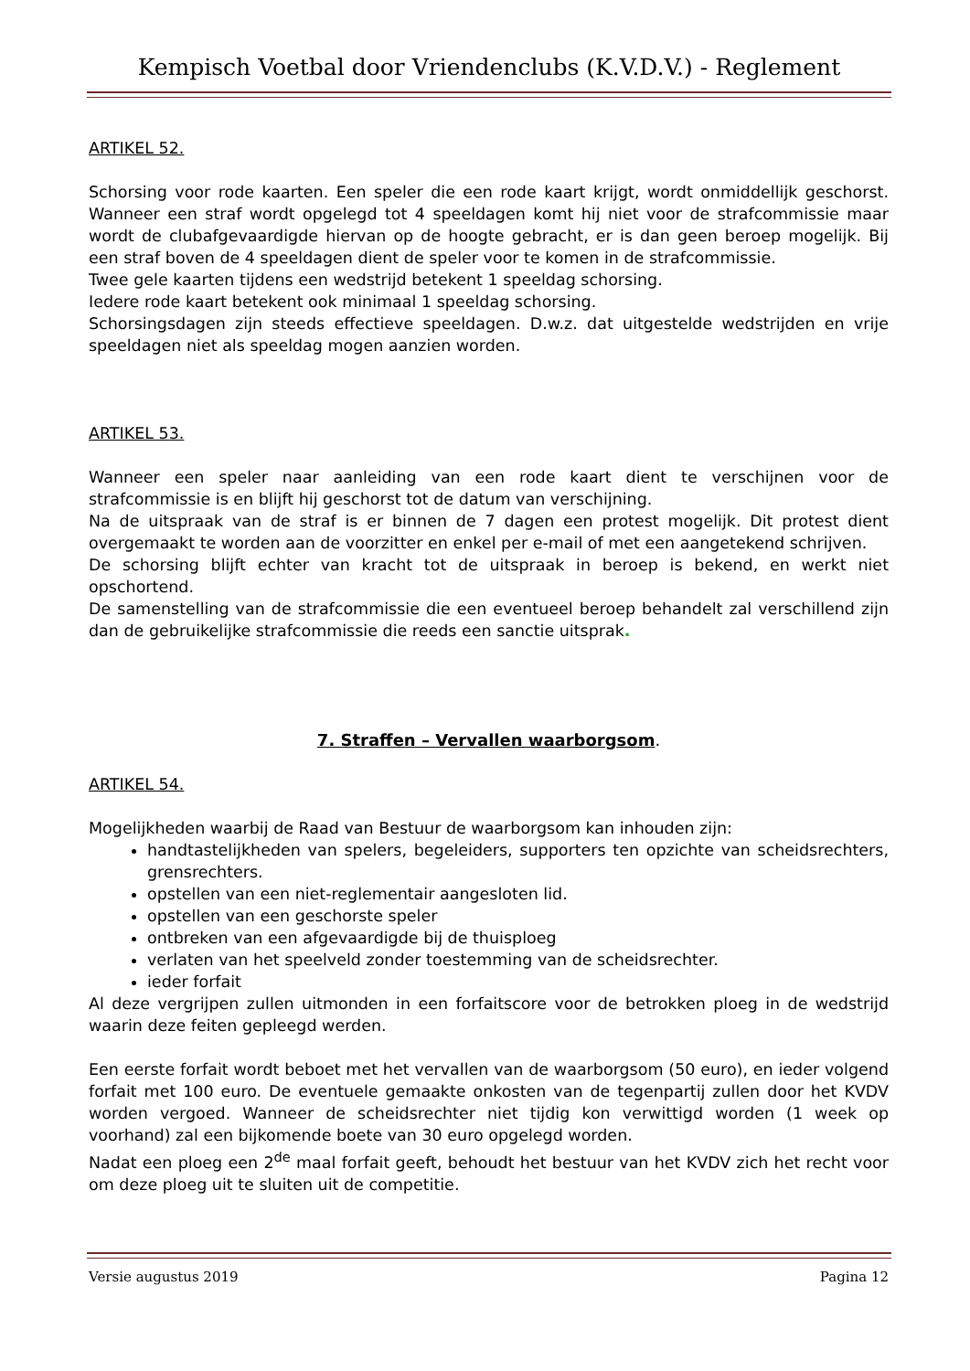Kempisch Voetbal door Vriendenclubs (K.V.D.V.) - Reglement
ARTIKEL 52.
Schorsing voor rode kaarten. Een speler die een rode kaart krijgt, wordt onmiddellijk geschorst. Wanneer een straf wordt opgelegd tot 4 speeldagen komt hij niet voor de strafcommissie maar wordt de clubafgevaardigde hiervan op de hoogte gebracht, er is dan geen beroep mogelijk. Bij een straf boven de 4 speeldagen dient de speler voor te komen in de strafcommissie.
Twee gele kaarten tijdens een wedstrijd betekent 1 speeldag schorsing.
Iedere rode kaart betekent ook minimaal 1 speeldag schorsing.
Schorsingsdagen zijn steeds effectieve speeldagen. D.w.z. dat uitgestelde wedstrijden en vrije speeldagen niet als speeldag mogen aanzien worden.
ARTIKEL 53.
Wanneer een speler naar aanleiding van een rode kaart dient te verschijnen voor de strafcommissie is en blijft hij geschorst tot de datum van verschijning.
Na de uitspraak van de straf is er binnen de 7 dagen een protest mogelijk. Dit protest dient overgemaakt te worden aan de voorzitter en enkel per e-mail of met een aangetekend schrijven.
De schorsing blijft echter van kracht tot de uitspraak in beroep is bekend, en werkt niet opschortend.
De samenstelling van de strafcommissie die een eventueel beroep behandelt zal verschillend zijn dan de gebruikelijke strafcommissie die reeds een sanctie uitsprak.
7. Straffen – Vervallen waarborgsom.
ARTIKEL 54.
Mogelijkheden waarbij de Raad van Bestuur de waarborgsom kan inhouden zijn:
handtastelijkheden van spelers, begeleiders, supporters ten opzichte van scheidsrechters, grensrechters.
opstellen van een niet-reglementair aangesloten lid.
opstellen van een geschorste speler
ontbreken van een afgevaardigde bij de thuisploeg
verlaten van het speelveld zonder toestemming van de scheidsrechter.
ieder forfait
Al deze vergrijpen zullen uitmonden in een forfaitscore voor de betrokken ploeg in de wedstrijd waarin deze feiten gepleegd werden.
Een eerste forfait wordt beboet met het vervallen van de waarborgsom (50 euro), en ieder volgend forfait met 100 euro. De eventuele gemaakte onkosten van de tegenpartij zullen door het KVDV worden vergoed. Wanneer de scheidsrechter niet tijdig kon verwittigd worden (1 week op voorhand) zal een bijkomende boete van 30 euro opgelegd worden.
Nadat een ploeg een 2<sup>de</sup> maal forfait geeft, behoudt het bestuur van het KVDV zich het recht voor om deze ploeg uit te sluiten uit de competitie.
Versie augustus 2019 Pagina 12